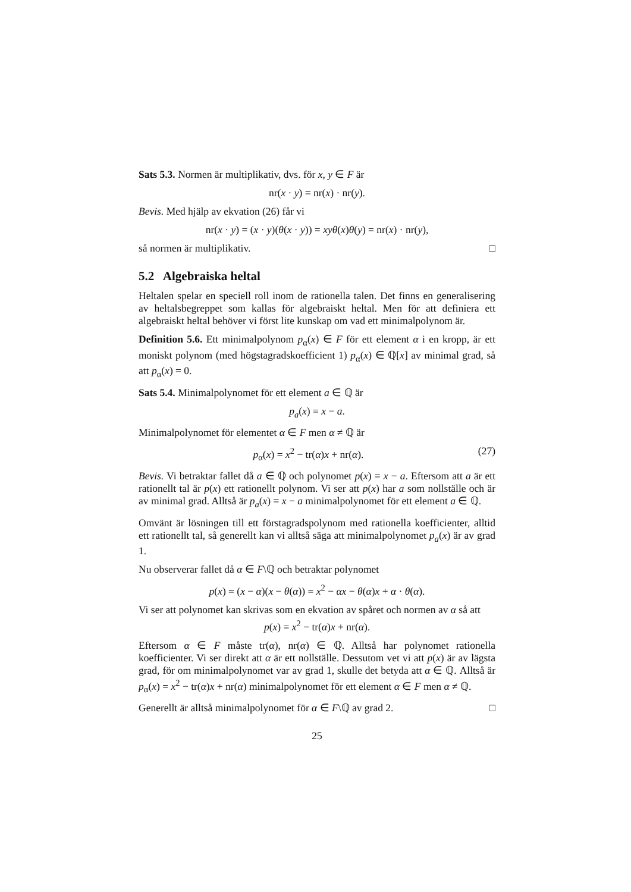Sats 5.3. Normen är multiplikativ, dvs. för x, y ∈ F är
nr(x · y) = nr(x) · nr(y).
Bevis. Med hjälp av ekvation (26) får vi
nr(x · y) = (x · y)(θ(x · y)) = xyθ(x)θ(y) = nr(x) · nr(y),
så normen är multiplikativ. □
5.2 Algebraiska heltal
Heltalen spelar en speciell roll inom de rationella talen. Det finns en generalisering av heltalsbegreppet som kallas för algebraiskt heltal. Men för att definiera ett algebraiskt heltal behöver vi först lite kunskap om vad ett minimalpolynom är.
Definition 5.6. Ett minimalpolynom p<sub>α</sub>(x) ∈ F för ett element α i en kropp, är ett moniskt polynom (med högstagradskoefficient 1) p<sub>α</sub>(x) ∈ ℚ[x] av minimal grad, så att p<sub>α</sub>(x) = 0.
Sats 5.4. Minimalpolynomet för ett element a ∈ ℚ är
p<sub>a</sub>(x) = x − a.
Minimalpolynomet för elementet α ∈ F men α ≠ ℚ är
p<sub>α</sub>(x) = x<sup>2</sup> − tr(α)x + nr(α). (27)
Bevis. Vi betraktar fallet då a ∈ ℚ och polynomet p(x) = x − a. Eftersom att a är ett rationellt tal är p(x) ett rationellt polynom. Vi ser att p(x) har a som nollställe och är av minimal grad. Alltså är p<sub>a</sub>(x) = x − a minimalpolynomet för ett element a ∈ ℚ.
Omvänt är lösningen till ett förstagradspolynom med rationella koefficienter, alltid ett rationellt tal, så generellt kan vi alltså säga att minimalpolynomet p<sub>a</sub>(x) är av grad 1.
Nu observerar fallet då α ∈ F\ℚ och betraktar polynomet
p(x) = (x − α)(x − θ(α)) = x<sup>2</sup> − αx − θ(α)x + α · θ(α).
Vi ser att polynomet kan skrivas som en ekvation av spåret och normen av α så att
p(x) = x<sup>2</sup> − tr(α)x + nr(α).
Eftersom α ∈ F måste tr(α), nr(α) ∈ ℚ. Alltså har polynomet rationella koefficienter. Vi ser direkt att α är ett nollställe. Dessutom vet vi att p(x) är av lägsta grad, för om minimalpolynomet var av grad 1, skulle det betyda att α ∈ ℚ. Alltså är p<sub>α</sub>(x) = x<sup>2</sup> − tr(α)x + nr(α) minimalpolynomet för ett element α ∈ F men α ≠ ℚ.
Generellt är alltså minimalpolynomet för α ∈ F\ℚ av grad 2. □
25